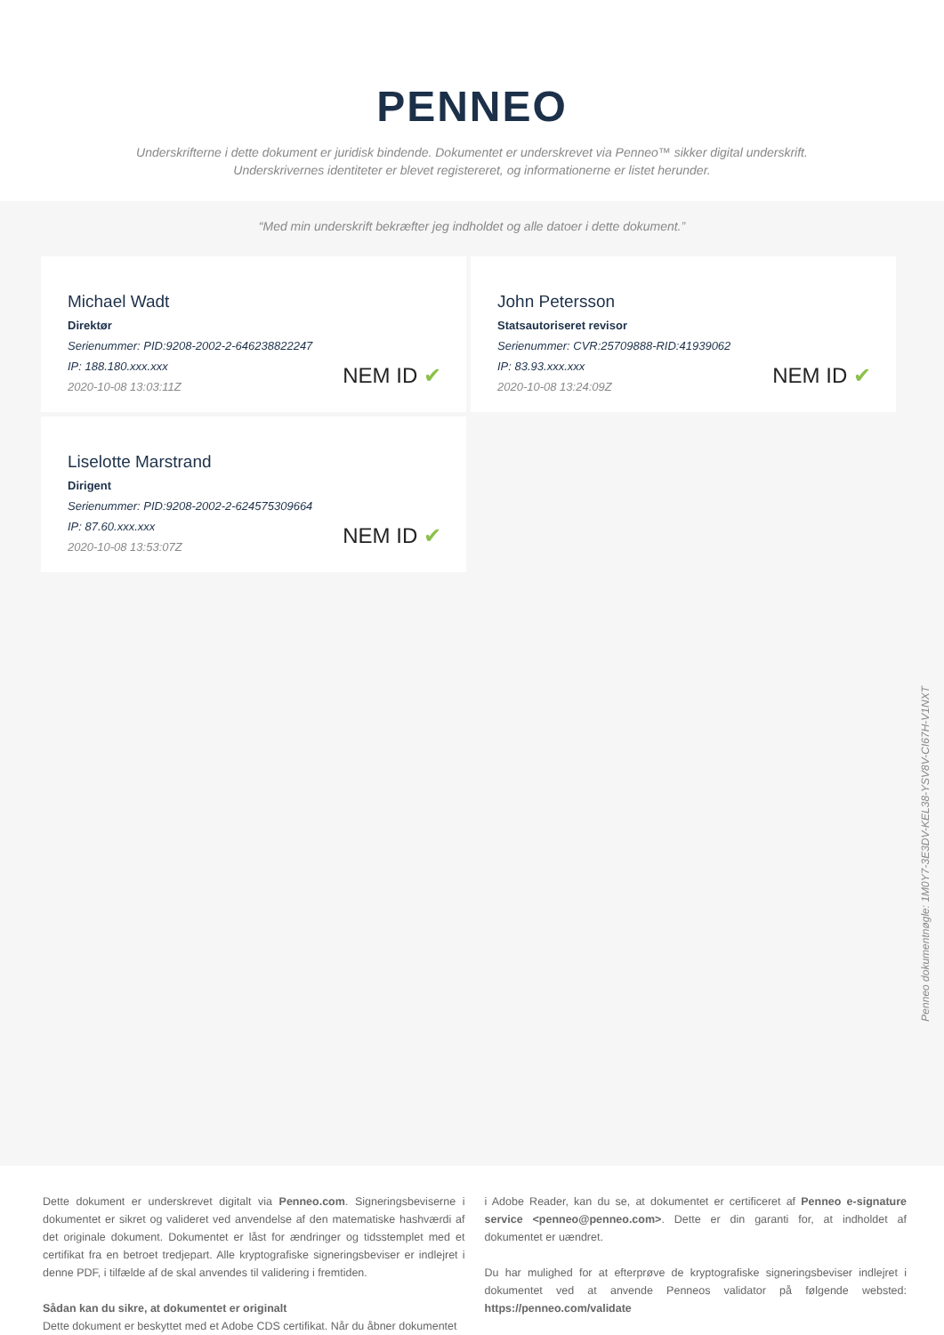PENNEO
Underskrifterne i dette dokument er juridisk bindende. Dokumentet er underskrevet via Penneo™ sikker digital underskrift.
Underskrivernes identiteter er blevet registereret, og informationerne er listet herunder.
“Med min underskrift bekræfter jeg indholdet og alle datoer i dette dokument.”
Michael Wadt
Direktør
Serienummer: PID:9208-2002-2-646238822247
IP: 188.180.xxx.xxx
2020-10-08 13:03:11Z
NEM ID ✔
John Petersson
Statsautoriseret revisor
Serienummer: CVR:25709888-RID:41939062
IP: 83.93.xxx.xxx
2020-10-08 13:24:09Z
NEM ID ✔
Liselotte Marstrand
Dirigent
Serienummer: PID:9208-2002-2-624575309664
IP: 87.60.xxx.xxx
2020-10-08 13:53:07Z
NEM ID ✔
Penneo dokumentnøgle: 1M0Y7-3E3DV-KEL38-YSV8V-CI67H-V1NXT
Dette dokument er underskrevet digitalt via Penneo.com. Signeringsbeviserne i dokumentet er sikret og valideret ved anvendelse af den matematiske hashværdi af det originale dokument. Dokumentet er låst for ændringer og tidsstemplet med et certifikat fra en betroet tredjepart. Alle kryptografiske signeringsbeviser er indlejret i denne PDF, i tilfælde af de skal anvendes til validering i fremtiden.
Sådan kan du sikre, at dokumentet er originalt
Dette dokument er beskyttet med et Adobe CDS certifikat. Når du åbner dokumentet
i Adobe Reader, kan du se, at dokumentet er certificeret af Penneo e-signature service <penneo@penneo.com>. Dette er din garanti for, at indholdet af dokumentet er uændret.
Du har mulighed for at efterprøve de kryptografiske signeringsbeviser indlejret i dokumentet ved at anvende Penneos validator på følgende websted: https://penneo.com/validate